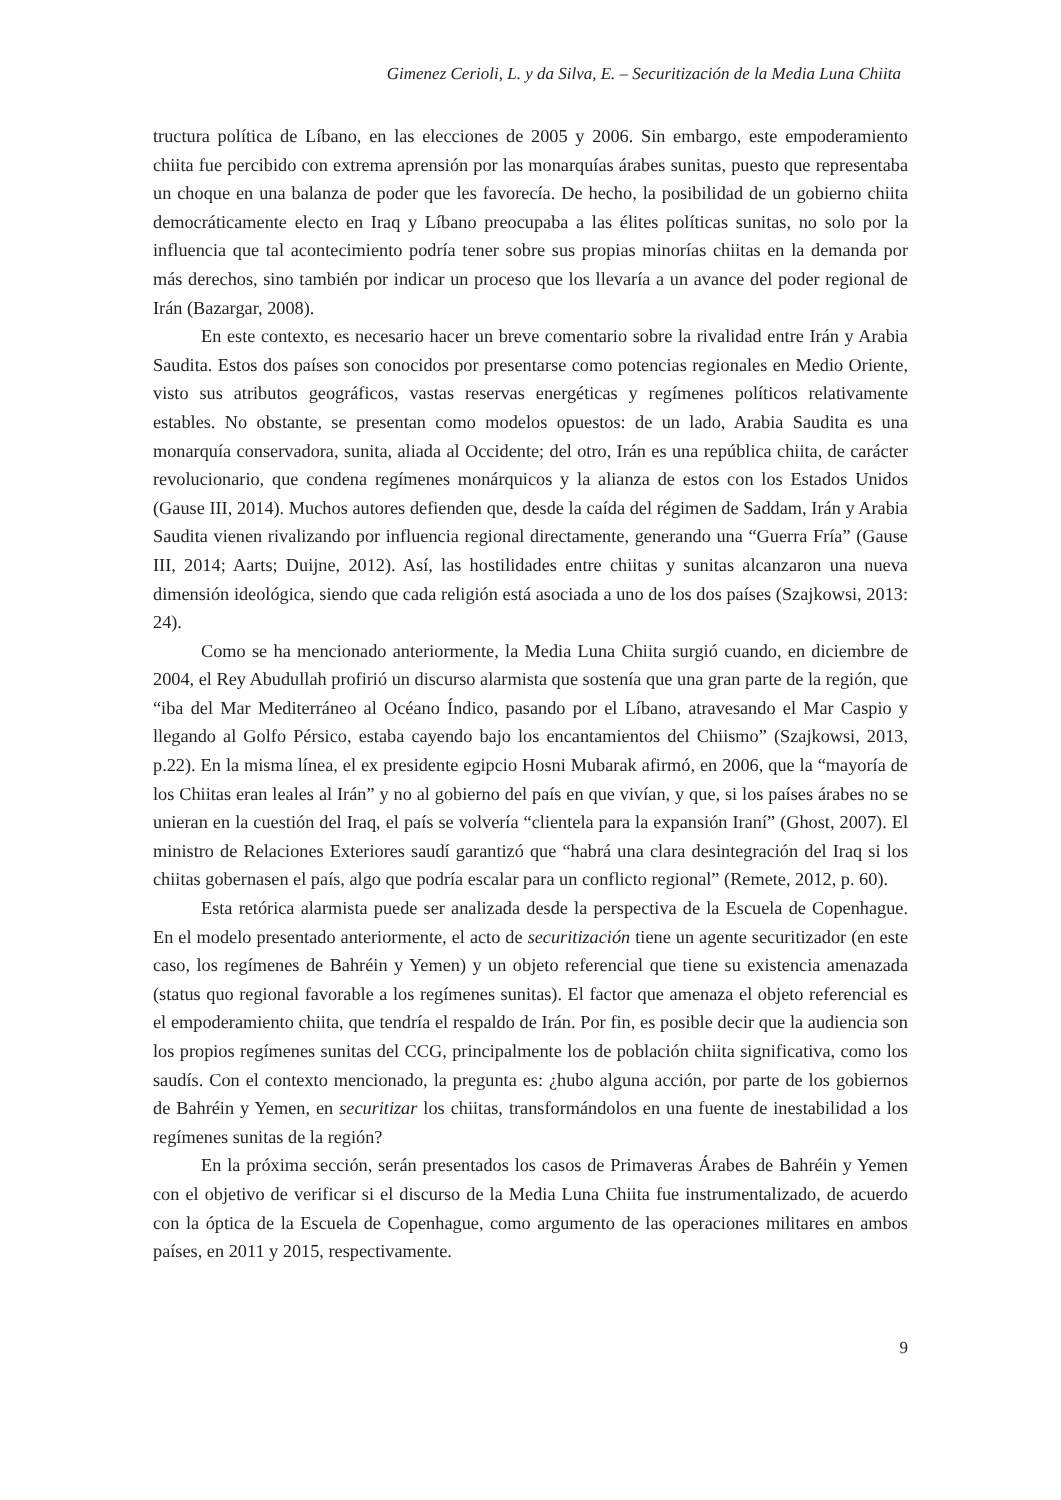Gimenez Cerioli, L. y da Silva, E. – Securitización de la Media Luna Chiita
tructura política de Líbano, en las elecciones de 2005 y 2006. Sin embargo, este empoderamiento chiita fue percibido con extrema aprensión por las monarquías árabes sunitas, puesto que representaba un choque en una balanza de poder que les favorecía. De hecho, la posibilidad de un gobierno chiita democráticamente electo en Iraq y Líbano preocupaba a las élites políticas sunitas, no solo por la influencia que tal acontecimiento podría tener sobre sus propias minorías chiitas en la demanda por más derechos, sino también por indicar un proceso que los llevaría a un avance del poder regional de Irán (Bazargar, 2008).
En este contexto, es necesario hacer un breve comentario sobre la rivalidad entre Irán y Arabia Saudita. Estos dos países son conocidos por presentarse como potencias regionales en Medio Oriente, visto sus atributos geográficos, vastas reservas energéticas y regímenes políticos relativamente estables. No obstante, se presentan como modelos opuestos: de un lado, Arabia Saudita es una monarquía conservadora, sunita, aliada al Occidente; del otro, Irán es una república chiita, de carácter revolucionario, que condena regímenes monárquicos y la alianza de estos con los Estados Unidos (Gause III, 2014). Muchos autores defienden que, desde la caída del régimen de Saddam, Irán y Arabia Saudita vienen rivalizando por influencia regional directamente, generando una “Guerra Fría” (Gause III, 2014; Aarts; Duijne, 2012). Así, las hostilidades entre chiitas y sunitas alcanzaron una nueva dimensión ideológica, siendo que cada religión está asociada a uno de los dos países (Szajkowsi, 2013: 24).
Como se ha mencionado anteriormente, la Media Luna Chiita surgió cuando, en diciembre de 2004, el Rey Abudullah profirió un discurso alarmista que sostenía que una gran parte de la región, que “iba del Mar Mediterráneo al Océano Índico, pasando por el Líbano, atravesando el Mar Caspio y llegando al Golfo Pérsico, estaba cayendo bajo los encantamientos del Chiismo” (Szajkowsi, 2013, p.22). En la misma línea, el ex presidente egipcio Hosni Mubarak afirmó, en 2006, que la “mayoría de los Chiitas eran leales al Irán” y no al gobierno del país en que vivían, y que, si los países árabes no se unieran en la cuestión del Iraq, el país se volvería “clientela para la expansión Iraní” (Ghost, 2007). El ministro de Relaciones Exteriores saudí garantizó que “habrá una clara desintegración del Iraq si los chiitas gobernasen el país, algo que podría escalar para un conflicto regional” (Remete, 2012, p. 60).
Esta retórica alarmista puede ser analizada desde la perspectiva de la Escuela de Copenhague. En el modelo presentado anteriormente, el acto de securitización tiene un agente securitizador (en este caso, los regímenes de Bahréin y Yemen) y un objeto referencial que tiene su existencia amenazada (status quo regional favorable a los regímenes sunitas). El factor que amenaza el objeto referencial es el empoderamiento chiita, que tendría el respaldo de Irán. Por fin, es posible decir que la audiencia son los propios regímenes sunitas del CCG, principalmente los de población chiita significativa, como los saudís. Con el contexto mencionado, la pregunta es: ¿hubo alguna acción, por parte de los gobiernos de Bahréin y Yemen, en securitizar los chiitas, transformándolos en una fuente de inestabilidad a los regímenes sunitas de la región?
En la próxima sección, serán presentados los casos de Primaveras Árabes de Bahréin y Yemen con el objetivo de verificar si el discurso de la Media Luna Chiita fue instrumentalizado, de acuerdo con la óptica de la Escuela de Copenhague, como argumento de las operaciones militares en ambos países, en 2011 y 2015, respectivamente.
9